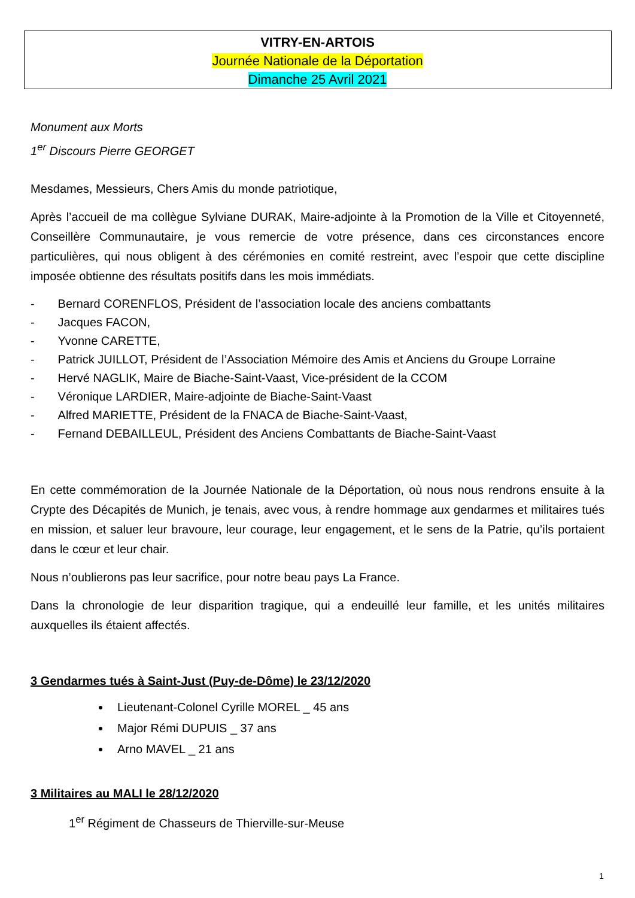VITRY-EN-ARTOIS
Journée Nationale de la Déportation
Dimanche 25 Avril 2021
Monument aux Morts
1<sup>er</sup> Discours Pierre GEORGET
Mesdames, Messieurs, Chers Amis du monde patriotique,
Après l’accueil de ma collègue Sylviane DURAK, Maire-adjointe à la Promotion de la Ville et Citoyenneté, Conseillère Communautaire, je vous remercie de votre présence, dans ces circonstances encore particulières, qui nous obligent à des cérémonies en comité restreint, avec l’espoir que cette discipline imposée obtienne des résultats positifs dans les mois immédiats.
- Bernard CORENFLOS, Président de l’association locale des anciens combattants
- Jacques FACON,
- Yvonne CARETTE,
- Patrick JUILLOT, Président de l’Association Mémoire des Amis et Anciens du Groupe Lorraine
- Hervé NAGLIK, Maire de Biache-Saint-Vaast, Vice-président de la CCOM
- Véronique LARDIER, Maire-adjointe de Biache-Saint-Vaast
- Alfred MARIETTE, Président de la FNACA de Biache-Saint-Vaast,
- Fernand DEBAILLEUL, Président des Anciens Combattants de Biache-Saint-Vaast
En cette commémoration de la Journée Nationale de la Déportation, où nous nous rendrons ensuite à la Crypte des Décapités de Munich, je tenais, avec vous, à rendre hommage aux gendarmes et militaires tués en mission, et saluer leur bravoure, leur courage, leur engagement, et le sens de la Patrie, qu’ils portaient dans le cœur et leur chair.
Nous n’oublierons pas leur sacrifice, pour notre beau pays La France.
Dans la chronologie de leur disparition tragique, qui a endeuillé leur famille, et les unités militaires auxquelles ils étaient affectés.
3 Gendarmes tués à Saint-Just (Puy-de-Dôme) le 23/12/2020
Lieutenant-Colonel Cyrille MOREL _ 45 ans
Major Rémi DUPUIS _ 37 ans
Arno MAVEL _ 21 ans
3 Militaires au MALI le 28/12/2020
1<sup>er</sup> Régiment de Chasseurs de Thierville-sur-Meuse
1